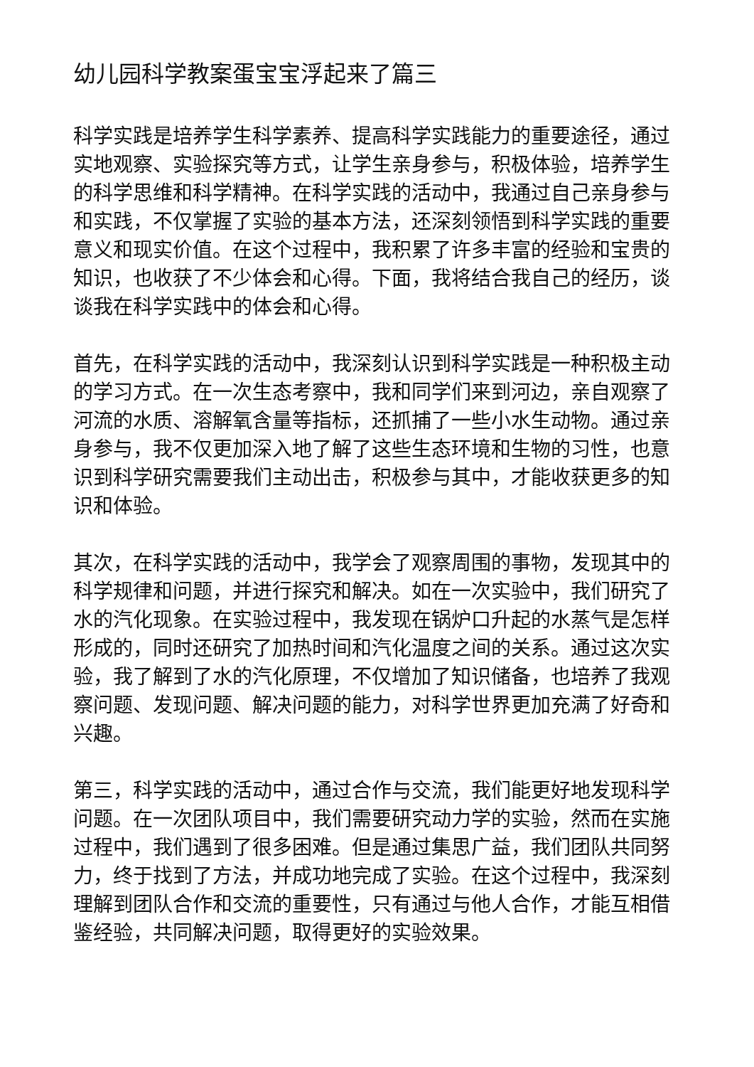幼儿园科学教案蛋宝宝浮起来了篇三
科学实践是培养学生科学素养、提高科学实践能力的重要途径，通过实地观察、实验探究等方式，让学生亲身参与，积极体验，培养学生的科学思维和科学精神。在科学实践的活动中，我通过自己亲身参与和实践，不仅掌握了实验的基本方法，还深刻领悟到科学实践的重要意义和现实价值。在这个过程中，我积累了许多丰富的经验和宝贵的知识，也收获了不少体会和心得。下面，我将结合我自己的经历，谈谈我在科学实践中的体会和心得。
首先，在科学实践的活动中，我深刻认识到科学实践是一种积极主动的学习方式。在一次生态考察中，我和同学们来到河边，亲自观察了河流的水质、溶解氧含量等指标，还抓捕了一些小水生动物。通过亲身参与，我不仅更加深入地了解了这些生态环境和生物的习性，也意识到科学研究需要我们主动出击，积极参与其中，才能收获更多的知识和体验。
其次，在科学实践的活动中，我学会了观察周围的事物，发现其中的科学规律和问题，并进行探究和解决。如在一次实验中，我们研究了水的汽化现象。在实验过程中，我发现在锅炉口升起的水蒸气是怎样形成的，同时还研究了加热时间和汽化温度之间的关系。通过这次实验，我了解到了水的汽化原理，不仅增加了知识储备，也培养了我观察问题、发现问题、解决问题的能力，对科学世界更加充满了好奇和兴趣。
第三，科学实践的活动中，通过合作与交流，我们能更好地发现科学问题。在一次团队项目中，我们需要研究动力学的实验，然而在实施过程中，我们遇到了很多困难。但是通过集思广益，我们团队共同努力，终于找到了方法，并成功地完成了实验。在这个过程中，我深刻理解到团队合作和交流的重要性，只有通过与他人合作，才能互相借鉴经验，共同解决问题，取得更好的实验效果。